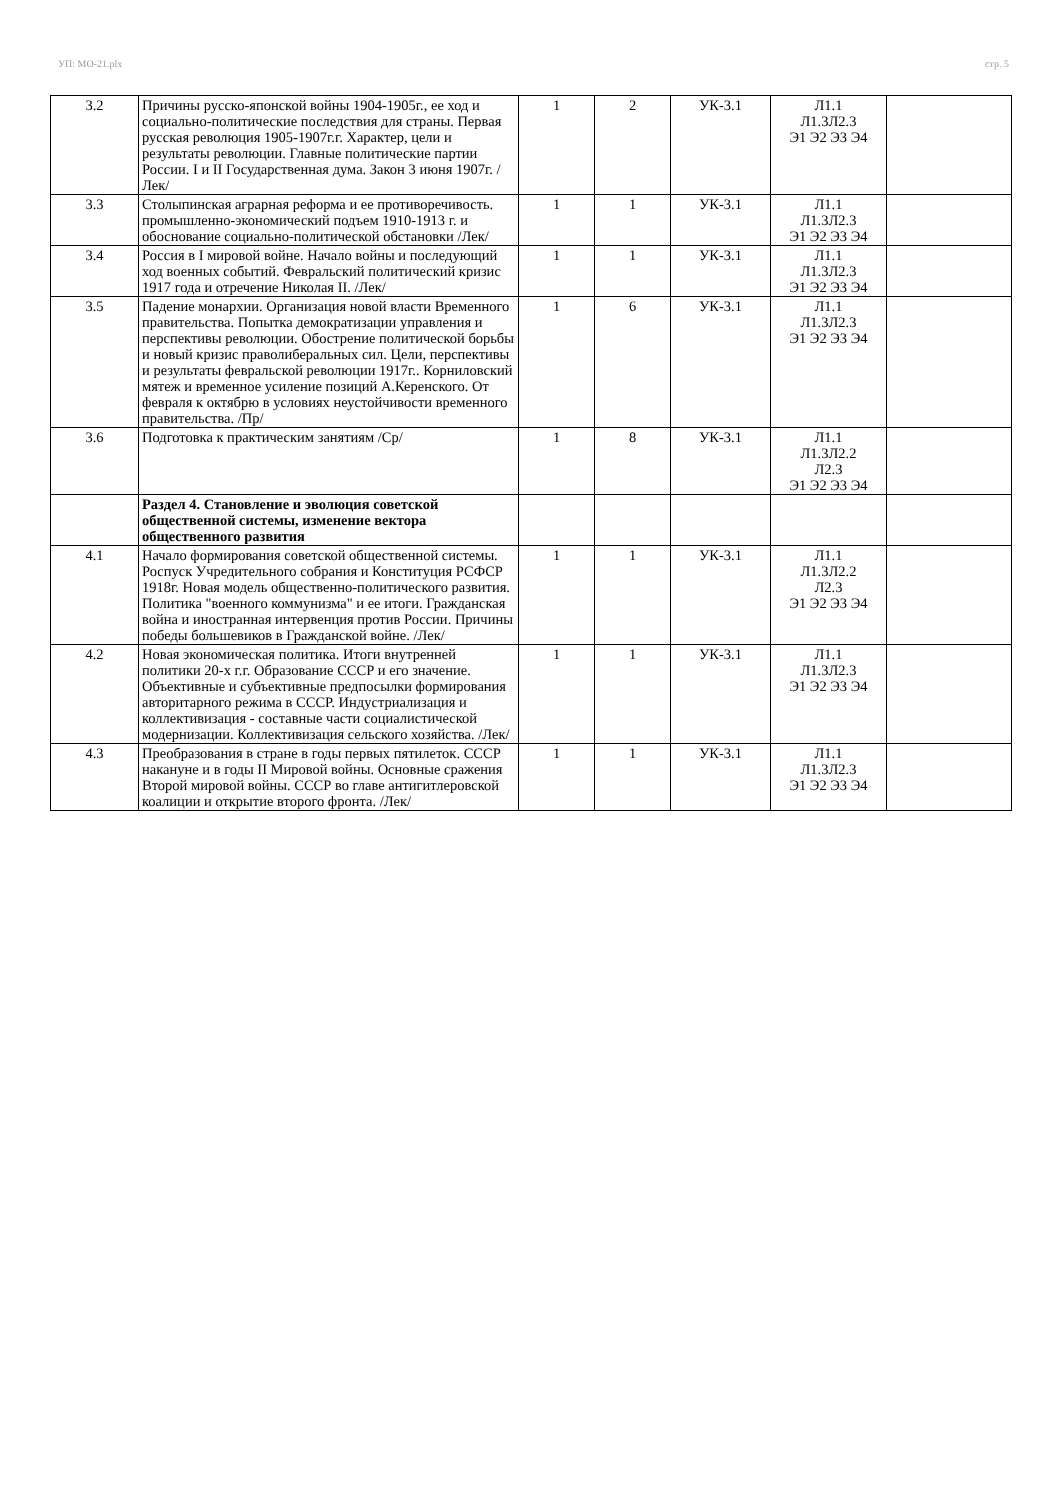УП: МО-21.plx стр. 5
| 3.2 | Причины русско-японской войны 1904-1905г., ее ход и социально-политические последствия для страны. Первая русская революция 1905-1907г.г. Характер, цели и результаты революции. Главные политические партии России. I и II Государственная дума. Закон 3 июня 1907г. /Лек/ | 1 | 2 | УК-3.1 | Л1.1 Л1.3Л2.3 Э1 Э2 Э3 Э4 | |
| 3.3 | Столыпинская аграрная реформа и ее противоречивость. промышленно-экономический подъем 1910-1913 г. и обоснование социально-политической обстановки /Лек/ | 1 | 1 | УК-3.1 | Л1.1 Л1.3Л2.3 Э1 Э2 Э3 Э4 | |
| 3.4 | Россия в I мировой войне. Начало войны и последующий ход военных событий. Февральский политический кризис 1917 года и отречение Николая II. /Лек/ | 1 | 1 | УК-3.1 | Л1.1 Л1.3Л2.3 Э1 Э2 Э3 Э4 | |
| 3.5 | Падение монархии. Организация новой власти Временного правительства. Попытка демократизации управления и перспективы революции. Обострение политической борьбы и новый кризис праволиберальных сил. Цели, перспективы и результаты февральской революции 1917г.. Корниловский мятеж и временное усиление позиций А.Керенского. От февраля к октябрю в условиях неустойчивости временного правительства. /Пр/ | 1 | 6 | УК-3.1 | Л1.1 Л1.3Л2.3 Э1 Э2 Э3 Э4 | |
| 3.6 | Подготовка к практическим занятиям /Ср/ | 1 | 8 | УК-3.1 | Л1.1 Л1.3Л2.2 Л2.3 Э1 Э2 Э3 Э4 | |
| | Раздел 4. Становление и эволюция советской общественной системы, изменение вектора общественного развития | | | | | |
| 4.1 | Начало формирования советской общественной системы. Роспуск Учредительного собрания и Конституция РСФСР 1918г. Новая модель общественно-политического развития. Политика "военного коммунизма" и ее итоги. Гражданская война и иностранная интервенция против России. Причины победы большевиков в Гражданской войне. /Лек/ | 1 | 1 | УК-3.1 | Л1.1 Л1.3Л2.2 Л2.3 Э1 Э2 Э3 Э4 | |
| 4.2 | Новая экономическая политика. Итоги внутренней политики 20-х г.г. Образование СССР и его значение. Объективные и субъективные предпосылки формирования авторитарного режима в СССР. Индустриализация и коллективизация - составные части социалистической модернизации. Коллективизация сельского хозяйства. /Лек/ | 1 | 1 | УК-3.1 | Л1.1 Л1.3Л2.3 Э1 Э2 Э3 Э4 | |
| 4.3 | Преобразования в стране в годы первых пятилеток. СССР накануне и в годы II Мировой войны. Основные сражения Второй мировой войны. СССР во главе антигитлеровской коалиции и открытие второго фронта. /Лек/ | 1 | 1 | УК-3.1 | Л1.1 Л1.3Л2.3 Э1 Э2 Э3 Э4 | |